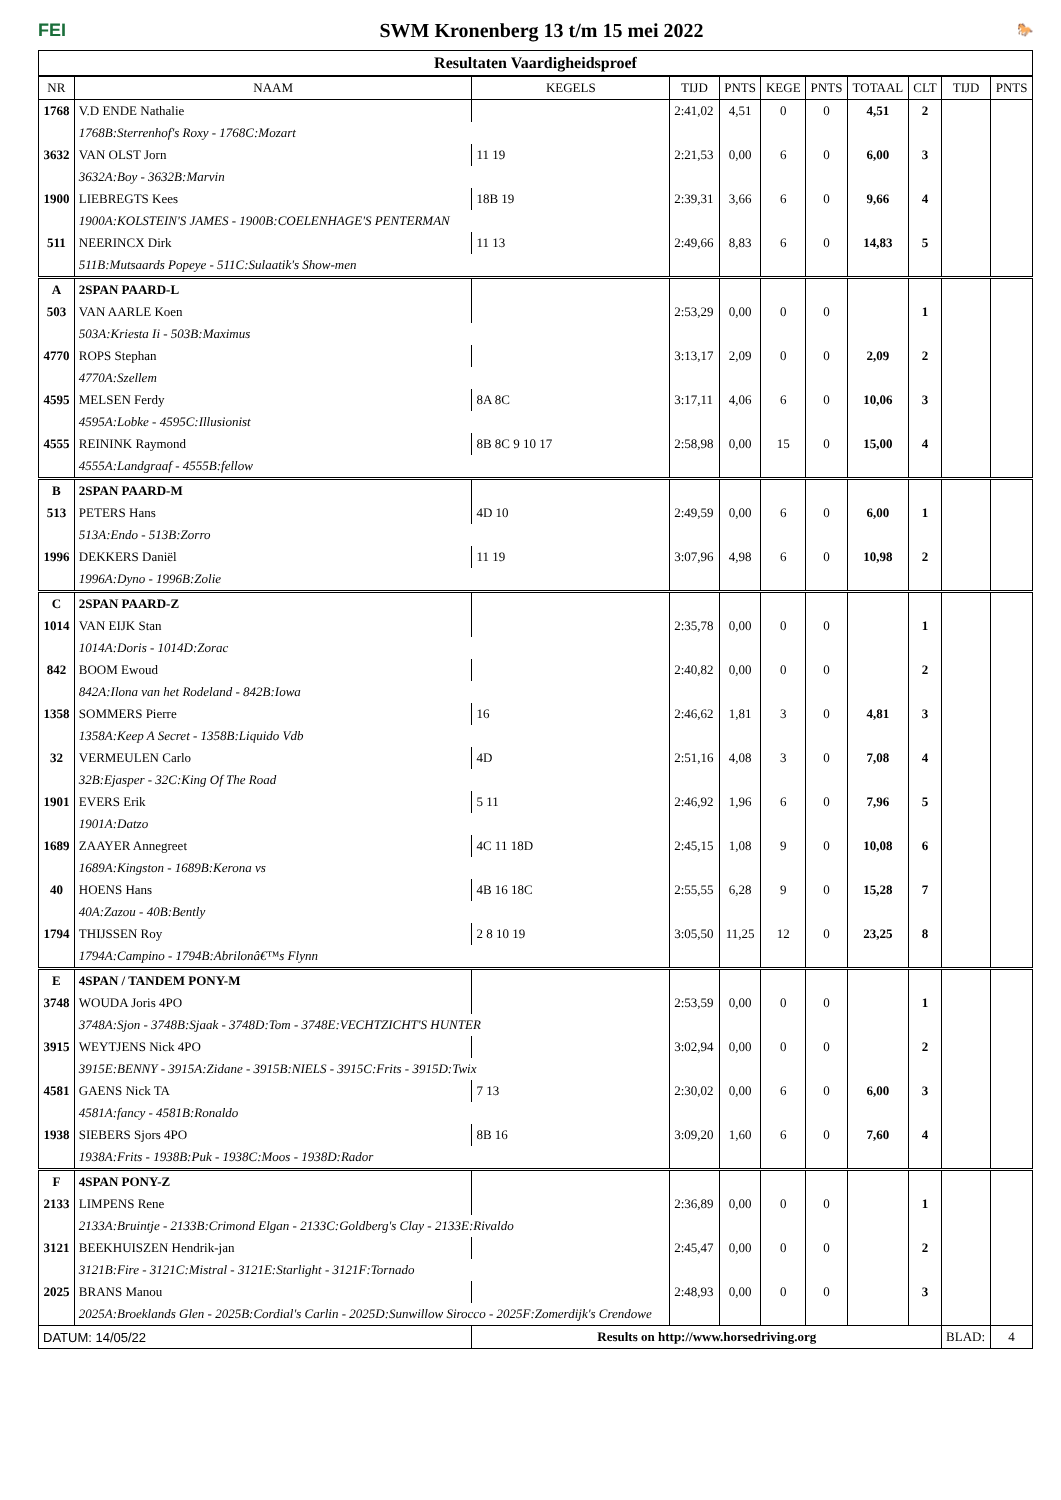FEI
SWM Kronenberg 13 t/m 15 mei 2022
🐎
Resultaten Vaardigheidsproef
| NR | NAAM | KEGELS | TIJD | PNTS | KEGE | PNTS | TOTAAL | CLT | TIJD | PNTS |
| --- | --- | --- | --- | --- | --- | --- | --- | --- | --- | --- |
| 1768 | V.D ENDE Nathalie | | 2:41,02 | 4,51 | 0 | 0 | 4,51 | 2 | | |
| | 1768B:Sterrenhof's Roxy - 1768C:Mozart | | | | | | | | | |
| 3632 | VAN OLST Jorn | 11 19 | 2:21,53 | 0,00 | 6 | 0 | 6,00 | 3 | | |
| | 3632A:Boy - 3632B:Marvin | | | | | | | | | |
| 1900 | LIEBREGTS Kees | 18B 19 | 2:39,31 | 3,66 | 6 | 0 | 9,66 | 4 | | |
| | 1900A:KOLSTEIN'S JAMES - 1900B:COELENHAGE'S PENTERMAN | | | | | | | | | |
| 511 | NEERINCX Dirk | 11 13 | 2:49,66 | 8,83 | 6 | 0 | 14,83 | 5 | | |
| | 511B:Mutsaards Popeye - 511C:Sulaatik's Show-men | | | | | | | | | |
| A | 2SPAN PAARD-L | | | | | | | | | |
| 503 | VAN AARLE Koen | | 2:53,29 | 0,00 | 0 | 0 | | 1 | | |
| | 503A:Kriesta Ii - 503B:Maximus | | | | | | | | | |
| 4770 | ROPS Stephan | | 3:13,17 | 2,09 | 0 | 0 | 2,09 | 2 | | |
| | 4770A:Szellem | | | | | | | | | |
| 4595 | MELSEN Ferdy | 8A 8C | 3:17,11 | 4,06 | 6 | 0 | 10,06 | 3 | | |
| | 4595A:Lobke - 4595C:Illusionist | | | | | | | | | |
| 4555 | REININK Raymond | 8B 8C 9 10 17 | 2:58,98 | 0,00 | 15 | 0 | 15,00 | 4 | | |
| | 4555A:Landgraaf - 4555B:fellow | | | | | | | | | |
| B | 2SPAN PAARD-M | | | | | | | | | |
| 513 | PETERS Hans | 4D 10 | 2:49,59 | 0,00 | 6 | 0 | 6,00 | 1 | | |
| | 513A:Endo - 513B:Zorro | | | | | | | | | |
| 1996 | DEKKERS Daniël | 11 19 | 3:07,96 | 4,98 | 6 | 0 | 10,98 | 2 | | |
| | 1996A:Dyno - 1996B:Zolie | | | | | | | | | |
| C | 2SPAN PAARD-Z | | | | | | | | | |
| 1014 | VAN EIJK Stan | | 2:35,78 | 0,00 | 0 | 0 | | 1 | | |
| | 1014A:Doris - 1014D:Zorac | | | | | | | | | |
| 842 | BOOM Ewoud | | 2:40,82 | 0,00 | 0 | 0 | | 2 | | |
| | 842A:Ilona van het Rodeland - 842B:Iowa | | | | | | | | | |
| 1358 | SOMMERS Pierre | 16 | 2:46,62 | 1,81 | 3 | 0 | 4,81 | 3 | | |
| | 1358A:Keep A Secret - 1358B:Liquido Vdb | | | | | | | | | |
| 32 | VERMEULEN Carlo | 4D | 2:51,16 | 4,08 | 3 | 0 | 7,08 | 4 | | |
| | 32B:Ejasper - 32C:King Of The Road | | | | | | | | | |
| 1901 | EVERS Erik | 5 11 | 2:46,92 | 1,96 | 6 | 0 | 7,96 | 5 | | |
| | 1901A:Datzo | | | | | | | | | |
| 1689 | ZAAYER Annegreet | 4C 11 18D | 2:45,15 | 1,08 | 9 | 0 | 10,08 | 6 | | |
| | 1689A:Kingston - 1689B:Kerona vs | | | | | | | | | |
| 40 | HOENS Hans | 4B 16 18C | 2:55,55 | 6,28 | 9 | 0 | 15,28 | 7 | | |
| | 40A:Zazou - 40B:Bently | | | | | | | | | |
| 1794 | THIJSSEN Roy | 2 8 10 19 | 3:05,50 | 11,25 | 12 | 0 | 23,25 | 8 | | |
| | 1794A:Campino - 1794B:Abrilonâ€™s Flynn | | | | | | | | | |
| E | 4SPAN / TANDEM PONY-M | | | | | | | | | |
| 3748 | WOUDA Joris 4PO | | 2:53,59 | 0,00 | 0 | 0 | | 1 | | |
| | 3748A:Sjon - 3748B:Sjaak - 3748D:Tom - 3748E:VECHTZICHT'S HUNTER | | | | | | | | | |
| 3915 | WEYTJENS Nick 4PO | | 3:02,94 | 0,00 | 0 | 0 | | 2 | | |
| | 3915E:BENNY - 3915A:Zidane - 3915B:NIELS - 3915C:Frits - 3915D:Twix | | | | | | | | | |
| 4581 | GAENS Nick TA | 7 13 | 2:30,02 | 0,00 | 6 | 0 | 6,00 | 3 | | |
| | 4581A:fancy - 4581B:Ronaldo | | | | | | | | | |
| 1938 | SIEBERS Sjors 4PO | 8B 16 | 3:09,20 | 1,60 | 6 | 0 | 7,60 | 4 | | |
| | 1938A:Frits - 1938B:Puk - 1938C:Moos - 1938D:Rador | | | | | | | | | |
| F | 4SPAN PONY-Z | | | | | | | | | |
| 2133 | LIMPENS Rene | | 2:36,89 | 0,00 | 0 | 0 | | 1 | | |
| | 2133A:Bruintje - 2133B:Crimond Elgan - 2133C:Goldberg's Clay - 2133E:Rivaldo | | | | | | | | | |
| 3121 | BEEKHUISZEN Hendrik-jan | | 2:45,47 | 0,00 | 0 | 0 | | 2 | | |
| | 3121B:Fire - 3121C:Mistral - 3121E:Starlight - 3121F:Tornado | | | | | | | | | |
| 2025 | BRANS Manou | | 2:48,93 | 0,00 | 0 | 0 | | 3 | | |
| | 2025A:Broeklands Glen - 2025B:Cordial's Carlin - 2025D:Sunwillow Sirocco - 2025F:Zomerdijk's Crendowe | | | | | | | | | |
| DATUM: 14/05/22 | | Results on http://www.horsedriving.org | | | | | | | BLAD: | 4 |